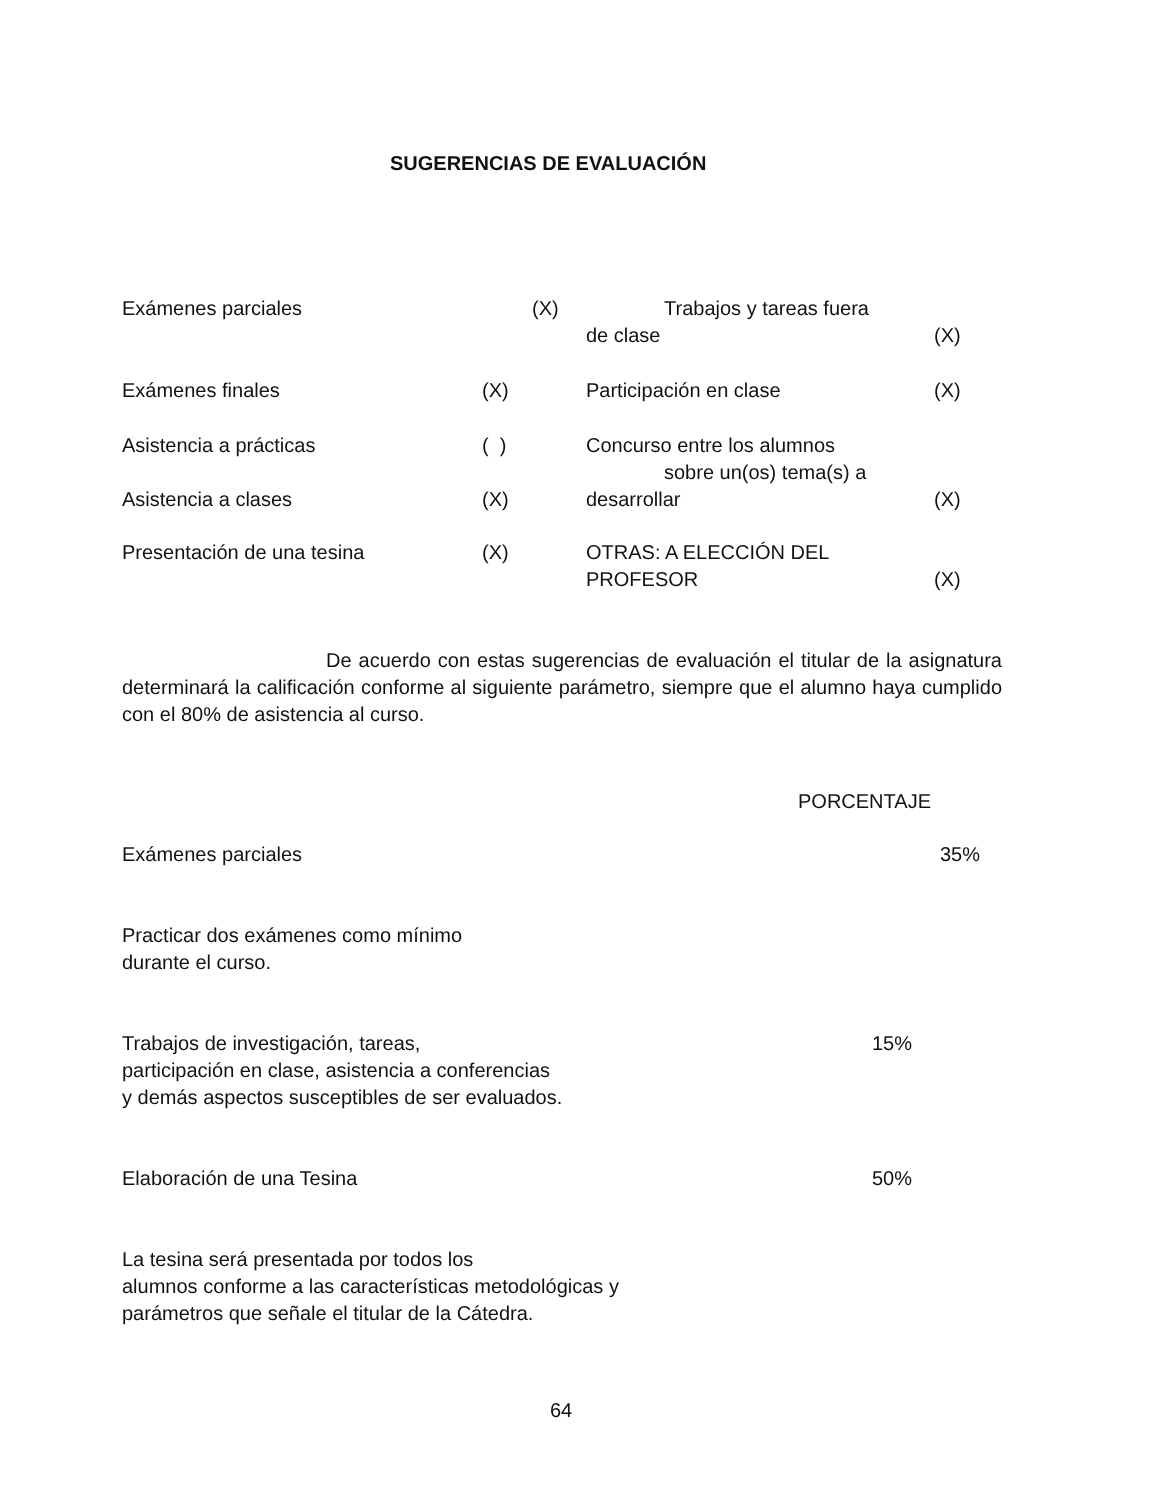SUGERENCIAS DE EVALUACIÓN
Exámenes parciales (X) Trabajos y tareas fuera
de clase (X)
Exámenes finales (X) Participación en clase (X)
Asistencia a prácticas ( ) Concurso entre los alumnos
sobre un(os) tema(s) a
Asistencia a clases (X) desarrollar (X)
Presentación de una tesina (X) OTRAS: A ELECCIÓN DEL
PROFESOR (X)
De acuerdo con estas sugerencias de evaluación el titular de la asignatura determinará la calificación conforme al siguiente parámetro, siempre que el alumno haya cumplido con el 80% de asistencia al curso.
PORCENTAJE
Exámenes parciales 35%
Practicar dos exámenes como mínimo
durante el curso.
Trabajos de investigación, tareas, 15%
participación en clase, asistencia a conferencias
y demás aspectos susceptibles de ser evaluados.
Elaboración de una Tesina 50%
La tesina será presentada por todos los
alumnos conforme a las características metodológicas y
parámetros que señale el titular de la Cátedra.
64